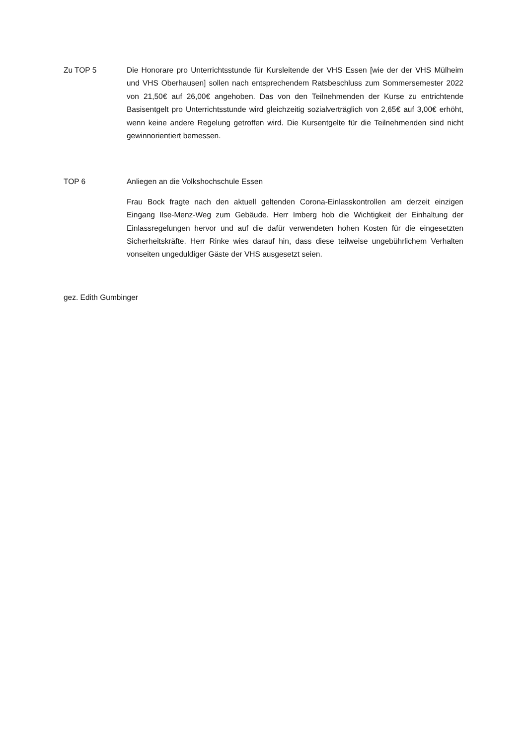Zu TOP 5
Die Honorare pro Unterrichtsstunde für Kursleitende der VHS Essen [wie der der VHS Mülheim und VHS Oberhausen] sollen nach entsprechendem Ratsbeschluss zum Sommersemester 2022 von 21,50€ auf 26,00€ angehoben. Das von den Teilnehmenden der Kurse zu entrichtende Basisentgelt pro Unterrichtsstunde wird gleichzeitig sozialverträglich von 2,65€ auf 3,00€ erhöht, wenn keine andere Regelung getroffen wird. Die Kursentgelte für die Teilnehmenden sind nicht gewinnorientiert bemessen.
TOP 6
Anliegen an die Volkshochschule Essen
Frau Bock fragte nach den aktuell geltenden Corona-Einlasskontrollen am derzeit einzigen Eingang Ilse-Menz-Weg zum Gebäude. Herr Imberg hob die Wichtigkeit der Einhaltung der Einlassregelungen hervor und auf die dafür verwendeten hohen Kosten für die eingesetzten Sicherheitskräfte. Herr Rinke wies darauf hin, dass diese teilweise ungebührlichem Verhalten vonseiten ungeduldiger Gäste der VHS ausgesetzt seien.
gez. Edith Gumbinger